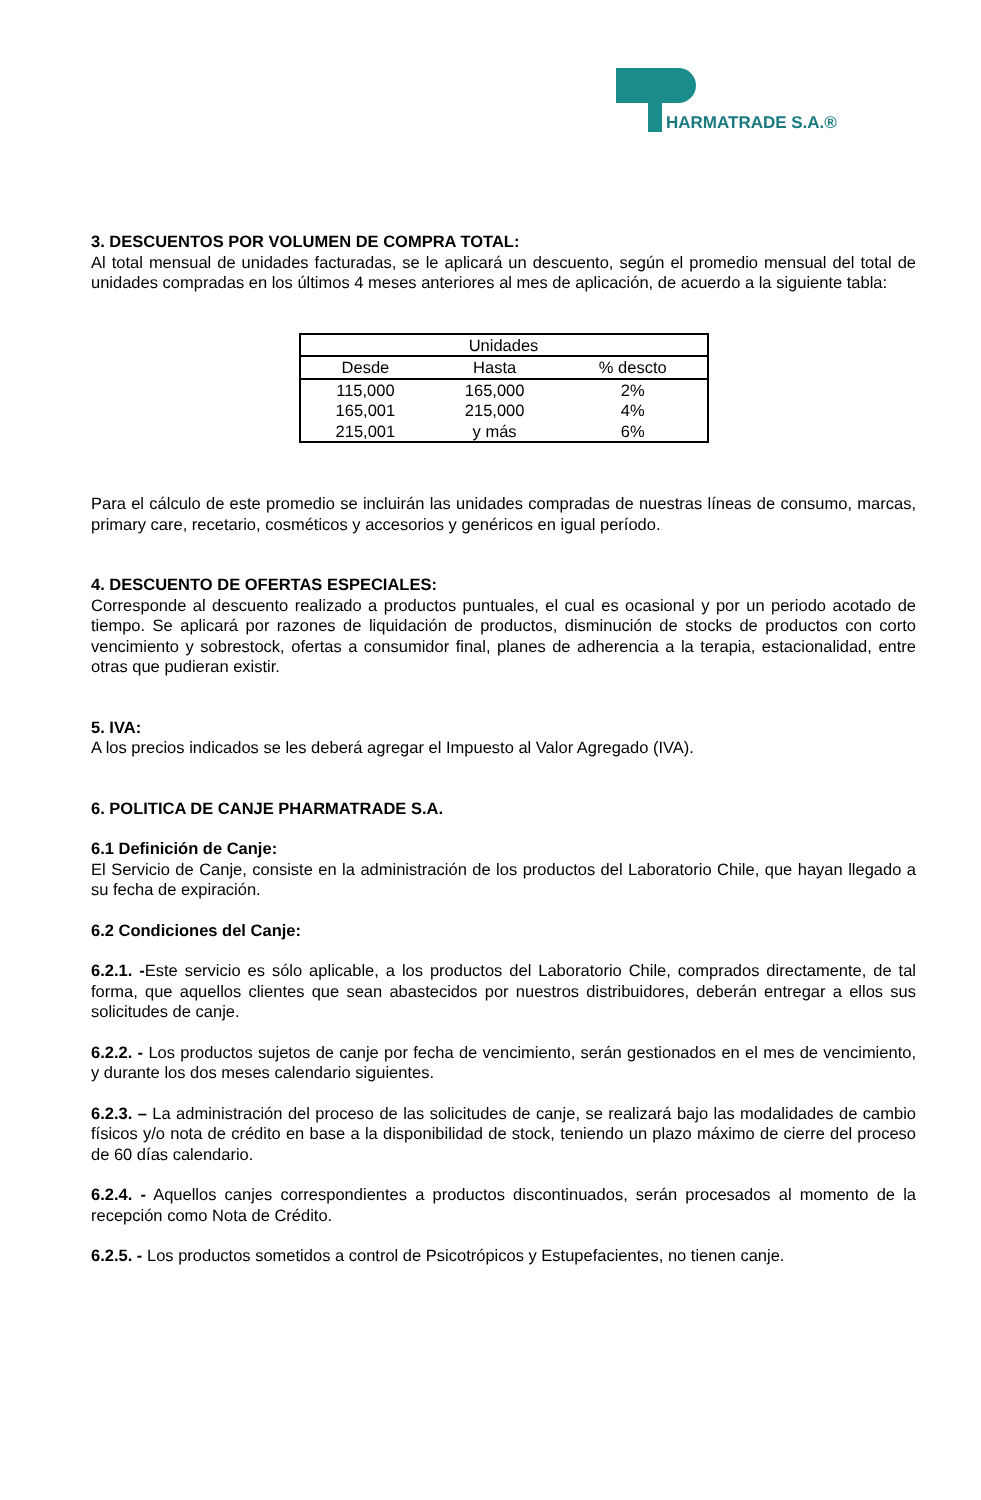HARMATRADE S.A.®
3. DESCUENTOS POR VOLUMEN DE COMPRA TOTAL:
Al total mensual de unidades facturadas, se le aplicará un descuento, según el promedio mensual del total de unidades compradas en los últimos 4 meses anteriores al mes de aplicación, de acuerdo a la siguiente tabla:
| Unidades | | |
| --- | --- | --- |
| Desde | Hasta | % descto |
| 115,000 | 165,000 | 2% |
| 165,001 | 215,000 | 4% |
| 215,001 | y más | 6% |
Para el cálculo de este promedio se incluirán las unidades compradas de nuestras líneas de consumo, marcas, primary care, recetario, cosméticos y accesorios y genéricos en igual período.
4. DESCUENTO DE OFERTAS ESPECIALES:
Corresponde al descuento realizado a productos puntuales, el cual es ocasional y por un periodo acotado de tiempo. Se aplicará por razones de liquidación de productos, disminución de stocks de productos con corto vencimiento y sobrestock, ofertas a consumidor final, planes de adherencia a la terapia, estacionalidad, entre otras que pudieran existir.
5. IVA:
A los precios indicados se les deberá agregar el Impuesto al Valor Agregado (IVA).
6. POLITICA DE CANJE PHARMATRADE S.A.
6.1 Definición de Canje:
El Servicio de Canje, consiste en la administración de los productos del Laboratorio Chile, que hayan llegado a su fecha de expiración.
6.2 Condiciones del Canje:
6.2.1. -Este servicio es sólo aplicable, a los productos del Laboratorio Chile, comprados directamente, de tal forma, que aquellos clientes que sean abastecidos por nuestros distribuidores, deberán entregar a ellos sus solicitudes de canje.
6.2.2. - Los productos sujetos de canje por fecha de vencimiento, serán gestionados en el mes de vencimiento, y durante los dos meses calendario siguientes.
6.2.3. – La administración del proceso de las solicitudes de canje, se realizará bajo las modalidades de cambio físicos y/o nota de crédito en base a la disponibilidad de stock, teniendo un plazo máximo de cierre del proceso de 60 días calendario.
6.2.4. - Aquellos canjes correspondientes a productos discontinuados, serán procesados al momento de la recepción como Nota de Crédito.
6.2.5. - Los productos sometidos a control de Psicotrópicos y Estupefacientes, no tienen canje.